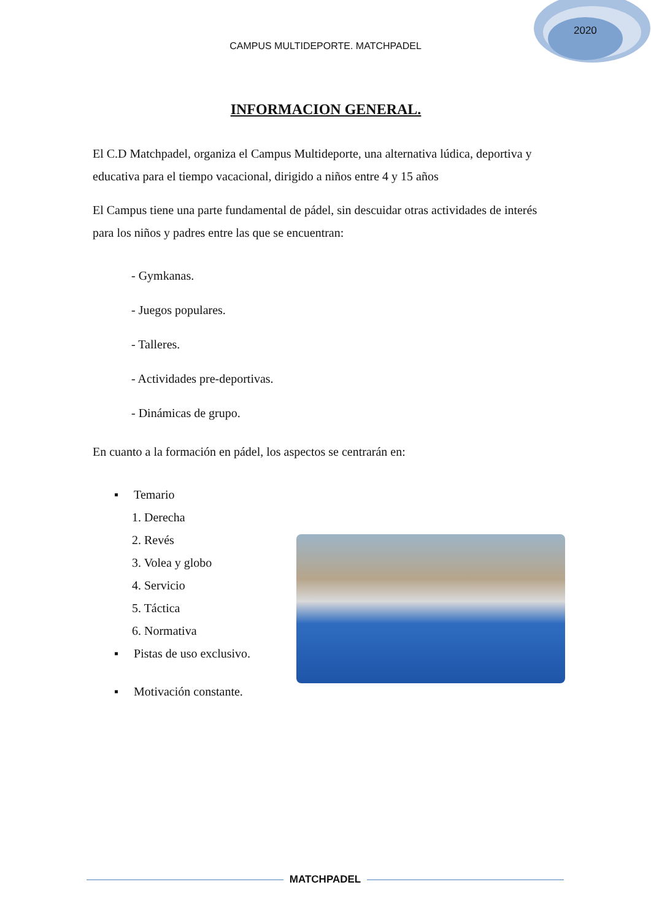2020
CAMPUS MULTIDEPORTE. MATCHPADEL
INFORMACION GENERAL.
El C.D Matchpadel, organiza el Campus Multideporte, una alternativa lúdica, deportiva y educativa para el tiempo vacacional, dirigido a niños entre 4 y 15 años
El Campus tiene una parte fundamental de pádel, sin descuidar otras actividades de interés para los niños y padres entre las que se encuentran:
- Gymkanas.
- Juegos populares.
- Talleres.
- Actividades pre-deportivas.
- Dinámicas de grupo.
En cuanto a la formación en pádel, los aspectos se centrarán en:
▪ Temario
1. Derecha
2. Revés
3. Volea y globo
4. Servicio
5. Táctica
6. Normativa
▪ Pistas de uso exclusivo.
▪ Motivación constante.
MATCHPADEL